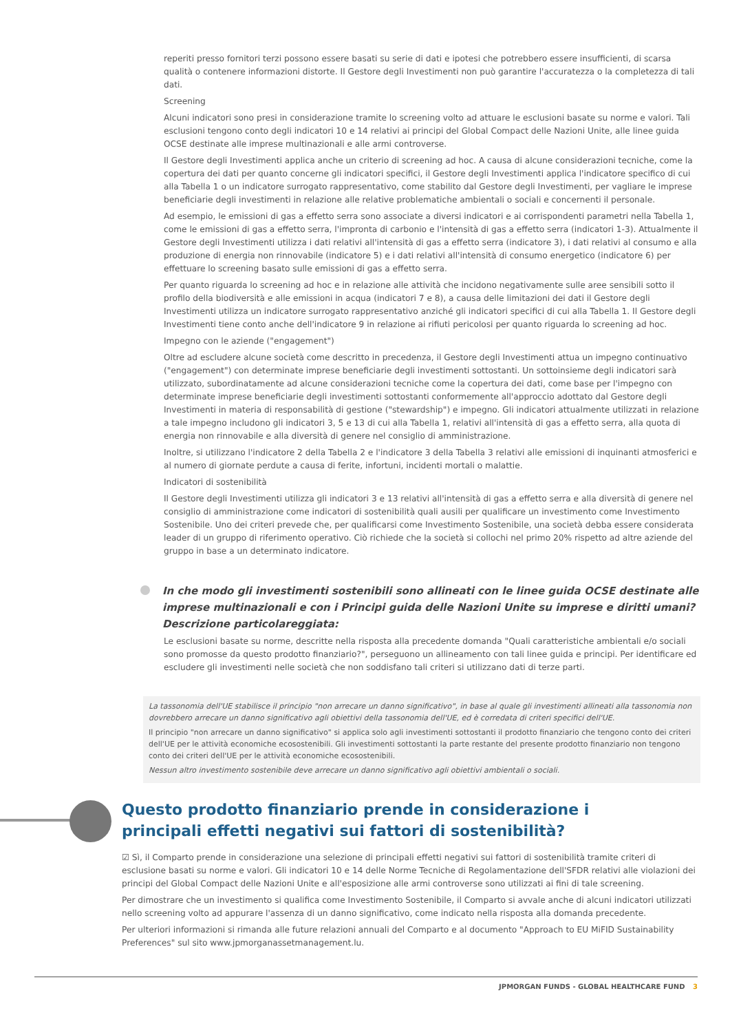reperiti presso fornitori terzi possono essere basati su serie di dati e ipotesi che potrebbero essere insufficienti, di scarsa qualità o contenere informazioni distorte. Il Gestore degli Investimenti non può garantire l'accuratezza o la completezza di tali dati.
Screening
Alcuni indicatori sono presi in considerazione tramite lo screening volto ad attuare le esclusioni basate su norme e valori. Tali esclusioni tengono conto degli indicatori 10 e 14 relativi ai principi del Global Compact delle Nazioni Unite, alle linee guida OCSE destinate alle imprese multinazionali e alle armi controverse.
Il Gestore degli Investimenti applica anche un criterio di screening ad hoc. A causa di alcune considerazioni tecniche, come la copertura dei dati per quanto concerne gli indicatori specifici, il Gestore degli Investimenti applica l'indicatore specifico di cui alla Tabella 1 o un indicatore surrogato rappresentativo, come stabilito dal Gestore degli Investimenti, per vagliare le imprese beneficiarie degli investimenti in relazione alle relative problematiche ambientali o sociali e concernenti il personale.
Ad esempio, le emissioni di gas a effetto serra sono associate a diversi indicatori e ai corrispondenti parametri nella Tabella 1, come le emissioni di gas a effetto serra, l'impronta di carbonio e l'intensità di gas a effetto serra (indicatori 1-3). Attualmente il Gestore degli Investimenti utilizza i dati relativi all'intensità di gas a effetto serra (indicatore 3), i dati relativi al consumo e alla produzione di energia non rinnovabile (indicatore 5) e i dati relativi all'intensità di consumo energetico (indicatore 6) per effettuare lo screening basato sulle emissioni di gas a effetto serra.
Per quanto riguarda lo screening ad hoc e in relazione alle attività che incidono negativamente sulle aree sensibili sotto il profilo della biodiversità e alle emissioni in acqua (indicatori 7 e 8), a causa delle limitazioni dei dati il Gestore degli Investimenti utilizza un indicatore surrogato rappresentativo anziché gli indicatori specifici di cui alla Tabella 1. Il Gestore degli Investimenti tiene conto anche dell'indicatore 9 in relazione ai rifiuti pericolosi per quanto riguarda lo screening ad hoc.
Impegno con le aziende ("engagement")
Oltre ad escludere alcune società come descritto in precedenza, il Gestore degli Investimenti attua un impegno continuativo ("engagement") con determinate imprese beneficiarie degli investimenti sottostanti. Un sottoinsieme degli indicatori sarà utilizzato, subordinatamente ad alcune considerazioni tecniche come la copertura dei dati, come base per l'impegno con determinate imprese beneficiarie degli investimenti sottostanti conformemente all'approccio adottato dal Gestore degli Investimenti in materia di responsabilità di gestione ("stewardship") e impegno. Gli indicatori attualmente utilizzati in relazione a tale impegno includono gli indicatori 3, 5 e 13 di cui alla Tabella 1, relativi all'intensità di gas a effetto serra, alla quota di energia non rinnovabile e alla diversità di genere nel consiglio di amministrazione.
Inoltre, si utilizzano l'indicatore 2 della Tabella 2 e l'indicatore 3 della Tabella 3 relativi alle emissioni di inquinanti atmosferici e al numero di giornate perdute a causa di ferite, infortuni, incidenti mortali o malattie.
Indicatori di sostenibilità
Il Gestore degli Investimenti utilizza gli indicatori 3 e 13 relativi all'intensità di gas a effetto serra e alla diversità di genere nel consiglio di amministrazione come indicatori di sostenibilità quali ausili per qualificare un investimento come Investimento Sostenibile. Uno dei criteri prevede che, per qualificarsi come Investimento Sostenibile, una società debba essere considerata leader di un gruppo di riferimento operativo. Ciò richiede che la società si collochi nel primo 20% rispetto ad altre aziende del gruppo in base a un determinato indicatore.
In che modo gli investimenti sostenibili sono allineati con le linee guida OCSE destinate alle imprese multinazionali e con i Principi guida delle Nazioni Unite su imprese e diritti umani? Descrizione particolareggiata:
Le esclusioni basate su norme, descritte nella risposta alla precedente domanda "Quali caratteristiche ambientali e/o sociali sono promosse da questo prodotto finanziario?", perseguono un allineamento con tali linee guida e principi. Per identificare ed escludere gli investimenti nelle società che non soddisfano tali criteri si utilizzano dati di terze parti.
La tassonomia dell'UE stabilisce il principio "non arrecare un danno significativo", in base al quale gli investimenti allineati alla tassonomia non dovrebbero arrecare un danno significativo agli obiettivi della tassonomia dell'UE, ed è corredata di criteri specifici dell'UE.
Il principio "non arrecare un danno significativo" si applica solo agli investimenti sottostanti il prodotto finanziario che tengono conto dei criteri dell'UE per le attività economiche ecosostenibili. Gli investimenti sottostanti la parte restante del presente prodotto finanziario non tengono conto dei criteri dell'UE per le attività economiche ecosostenibili.
Nessun altro investimento sostenibile deve arrecare un danno significativo agli obiettivi ambientali o sociali.
Questo prodotto finanziario prende in considerazione i principali effetti negativi sui fattori di sostenibilità?
☑ Sì, il Comparto prende in considerazione una selezione di principali effetti negativi sui fattori di sostenibilità tramite criteri di esclusione basati su norme e valori. Gli indicatori 10 e 14 delle Norme Tecniche di Regolamentazione dell'SFDR relativi alle violazioni dei principi del Global Compact delle Nazioni Unite e all'esposizione alle armi controverse sono utilizzati ai fini di tale screening.
Per dimostrare che un investimento si qualifica come Investimento Sostenibile, il Comparto si avvale anche di alcuni indicatori utilizzati nello screening volto ad appurare l'assenza di un danno significativo, come indicato nella risposta alla domanda precedente.
Per ulteriori informazioni si rimanda alle future relazioni annuali del Comparto e al documento "Approach to EU MiFID Sustainability Preferences" sul sito www.jpmorganassetmanagement.lu.
JPMORGAN FUNDS - GLOBAL HEALTHCARE FUND 3